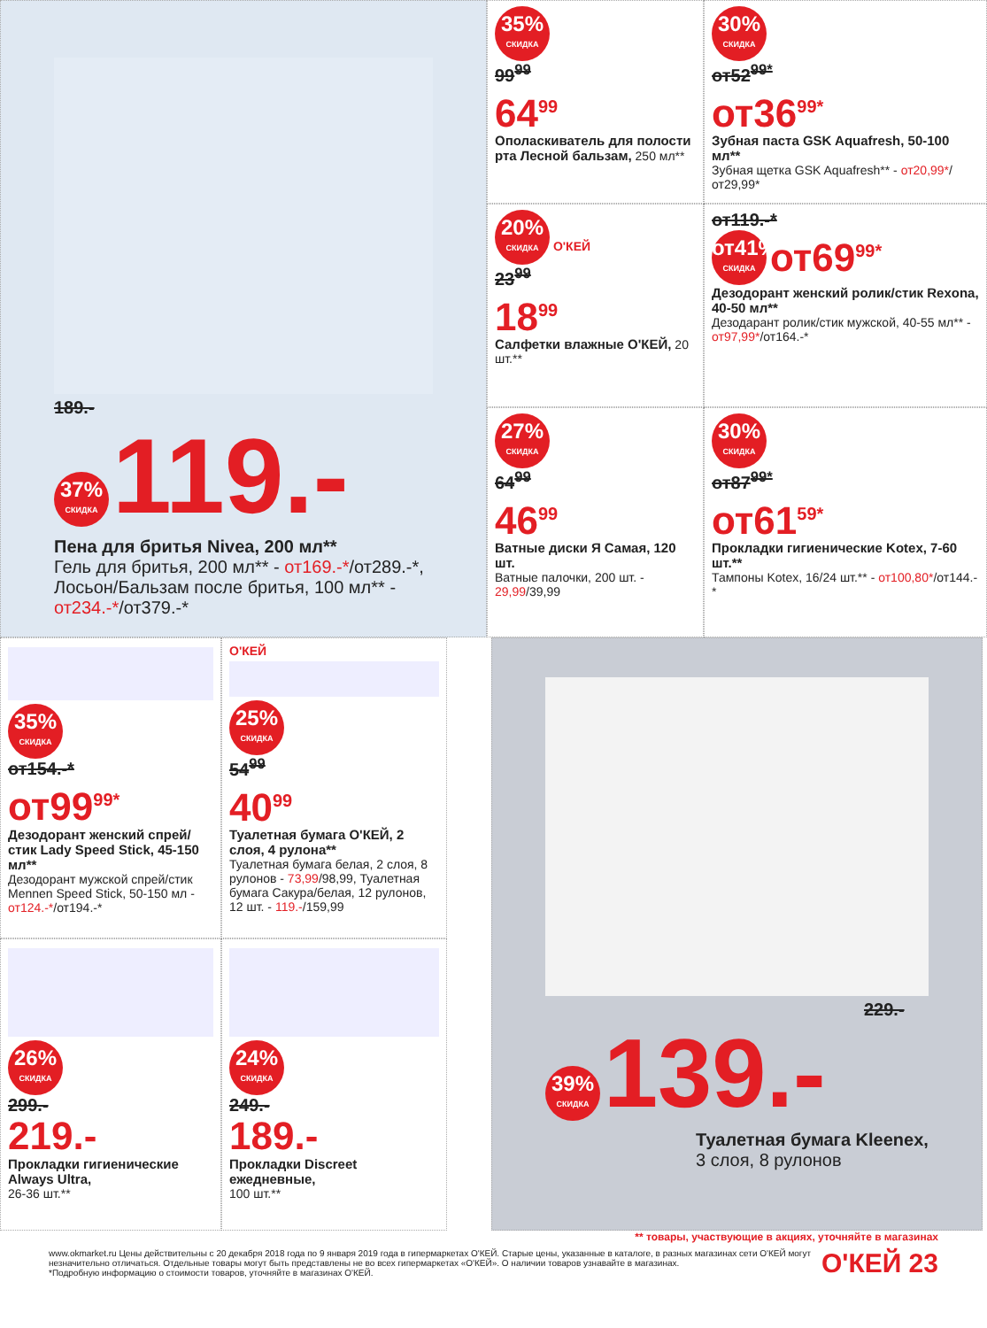189.-
37% СКИДКА 119.-
Пена для бритья Nivea, 200 мл**
Гель для бритья, 200 мл** - от169.-*/от289.-*, Лосьон/Бальзам после бритья, 100 мл** - от234.-*/от379.-*
35% СКИДКА
99<sup>99</sup>
64<sup>99</sup>
Ополаскиватель для полости рта Лесной бальзам, 250 мл**
30% СКИДКА
от52<sup>99*</sup>
от36<sup>99*</sup>
Зубная паста GSK Aquafresh, 50-100 мл**
Зубная щетка GSK Aquafresh** - от20,99*/от29,99*
20% СКИДКА О'КЕЙ
23<sup>99</sup>
18<sup>99</sup>
Салфетки влажные О'КЕЙ, 20 шт.**
от119.-*
от41% СКИДКА от69<sup>99*</sup>
Дезодорант женский ролик/стик Rexona, 40-50 мл**
Дезодарант ролик/стик мужской, 40-55 мл** - от97,99*/от164.-*
27% СКИДКА
64<sup>99</sup>
46<sup>99</sup>
Ватные диски Я Самая, 120 шт.
Ватные палочки, 200 шт. - 29,99/39,99
30% СКИДКА
от87<sup>99*</sup>
от61<sup>59*</sup>
Прокладки гигиенические Kotex, 7-60 шт.**
Тампоны Kotex, 16/24 шт.** - от100,80*/от144.-*
35% СКИДКА
от154.-*
от99<sup>99*</sup>
Дезодорант женский спрей/стик Lady Speed Stick, 45-150 мл**
Дезодорант мужской спрей/стик Mennen Speed Stick, 50-150 мл - от124.-*/от194.-*
О'КЕЙ
25% СКИДКА
54<sup>99</sup>
40<sup>99</sup>
Туалетная бумага О'КЕЙ, 2 слоя, 4 рулона**
Туалетная бумага белая, 2 слоя, 8 рулонов - 73,99/98,99, Туалетная бумага Сакура/белая, 12 рулонов, 12 шт. - 119.-/159,99
26% СКИДКА
299.-
219.-
Прокладки гигиенические Always Ultra,
26-36 шт.**
24% СКИДКА
249.-
189.-
Прокладки Discreet ежедневные,
100 шт.**
229.-
39% СКИДКА 139.-
Туалетная бумага Kleenex,
3 слоя, 8 рулонов
** товары, участвующие в акциях, уточняйте в магазинах
www.okmarket.ru Цены действительны с 20 декабря 2018 года по 9 января 2019 года в гипермаркетах О'КЕЙ. Старые цены, указанные в каталоге, в разных магазинах сети О'КЕЙ могут незначительно отличаться. Отдельные товары могут быть представлены не во всех гипермаркетах «О'КЕЙ». О наличии товаров узнавайте в магазинах.
*Подробную информацию о стоимости товаров, уточняйте в магазинах О'КЕЙ.
О'КЕЙ 23